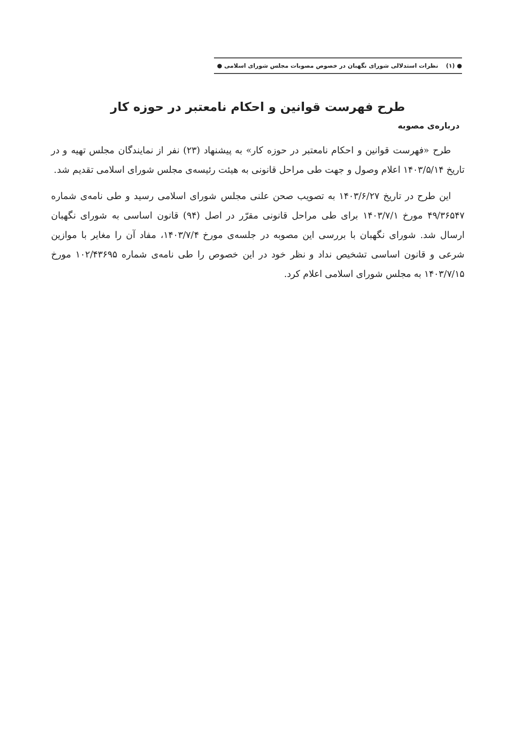● (۱) نظرات استدلالی شورای نگهبان در خصوص مصوبات مجلس شورای اسلامی ●
طرح فهرست قوانین و احکام نامعتبر در حوزه کار
درباره‌ی مصوبه
طرح «فهرست قوانین و احکام نامعتبر در حوزه کار» به پیشنهاد (۲۳) نفر از نمایندگان مجلس تهیه و در تاریخ ۱۴۰۳/۵/۱۴ اعلام وصول و جهت طی مراحل قانونی به هیئت رئیسه‌ی مجلس شورای اسلامی تقدیم شد.
این طرح در تاریخ ۱۴۰۳/۶/۲۷ به تصویب صحن علنی مجلس شورای اسلامی رسید و طی نامه‌ی شماره ۴۹/۳۶۵۴۷ مورخ ۱۴۰۳/۷/۱ برای طی مراحل قانونی مقرّر در اصل (۹۴) قانون اساسی به شورای نگهبان ارسال شد. شورای نگهبان با بررسی این مصوبه در جلسه‌ی مورخ ۱۴۰۳/۷/۴، مفاد آن را مغایر با موازین شرعی و قانون اساسی تشخیص نداد و نظر خود در این خصوص را طی نامه‌ی شماره ۱۰۲/۴۳۶۹۵ مورخ ۱۴۰۳/۷/۱۵ به مجلس شورای اسلامی اعلام کرد.